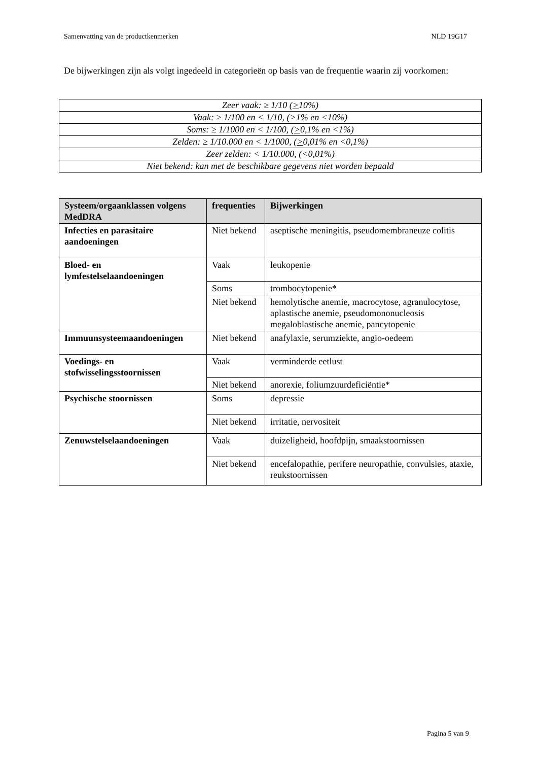Samenvatting van de productkenmerken NLD 19G17
De bijwerkingen zijn als volgt ingedeeld in categorieën op basis van de frequentie waarin zij voorkomen:
| Zeer vaak: ≥ 1/10 ( > 10%) |
| Vaak: ≥ 1/100 en < 1/10, ( > 1% en <10%) |
| Soms: ≥ 1/1000 en < 1/100, ( > 0,1% en <1%) |
| Zelden: ≥ 1/10.000 en < 1/1000, ( > 0,01% en <0,1%) |
| Zeer zelden: < 1/10.000, (<0,01%) |
| Niet bekend: kan met de beschikbare gegevens niet worden bepaald |
| Systeem/orgaanklassen volgens MedDRA | frequenties | Bijwerkingen |
| --- | --- | --- |
| Infecties en parasitaire aandoeningen | Niet bekend | aseptische meningitis, pseudomembraneuze colitis |
| Bloed- en lymfestelselaandoeningen | Vaak | leukopenie |
| | Soms | trombocytopenie* |
| | Niet bekend | hemolytische anemie, macrocytose, agranulocytose, aplastische anemie, pseudomononucleosis megaloblastische anemie, pancytopenie |
| Immuunsysteemaandoeningen | Niet bekend | anafylaxie, serumziekte, angio-oedeem |
| Voedings- en stofwisselingsstoornissen | Vaak | verminderde eetlust |
| | Niet bekend | anorexie, foliumzuurdeficiëntie* |
| Psychische stoornissen | Soms | depressie |
| | Niet bekend | irritatie, nervositeit |
| Zenuwstelselaandoeningen | Vaak | duizeligheid, hoofdpijn, smaakstoornissen |
| | Niet bekend | encefalopathie, perifere neuropathie, convulsies, ataxie, reukstoornissen |
Pagina 5 van 9